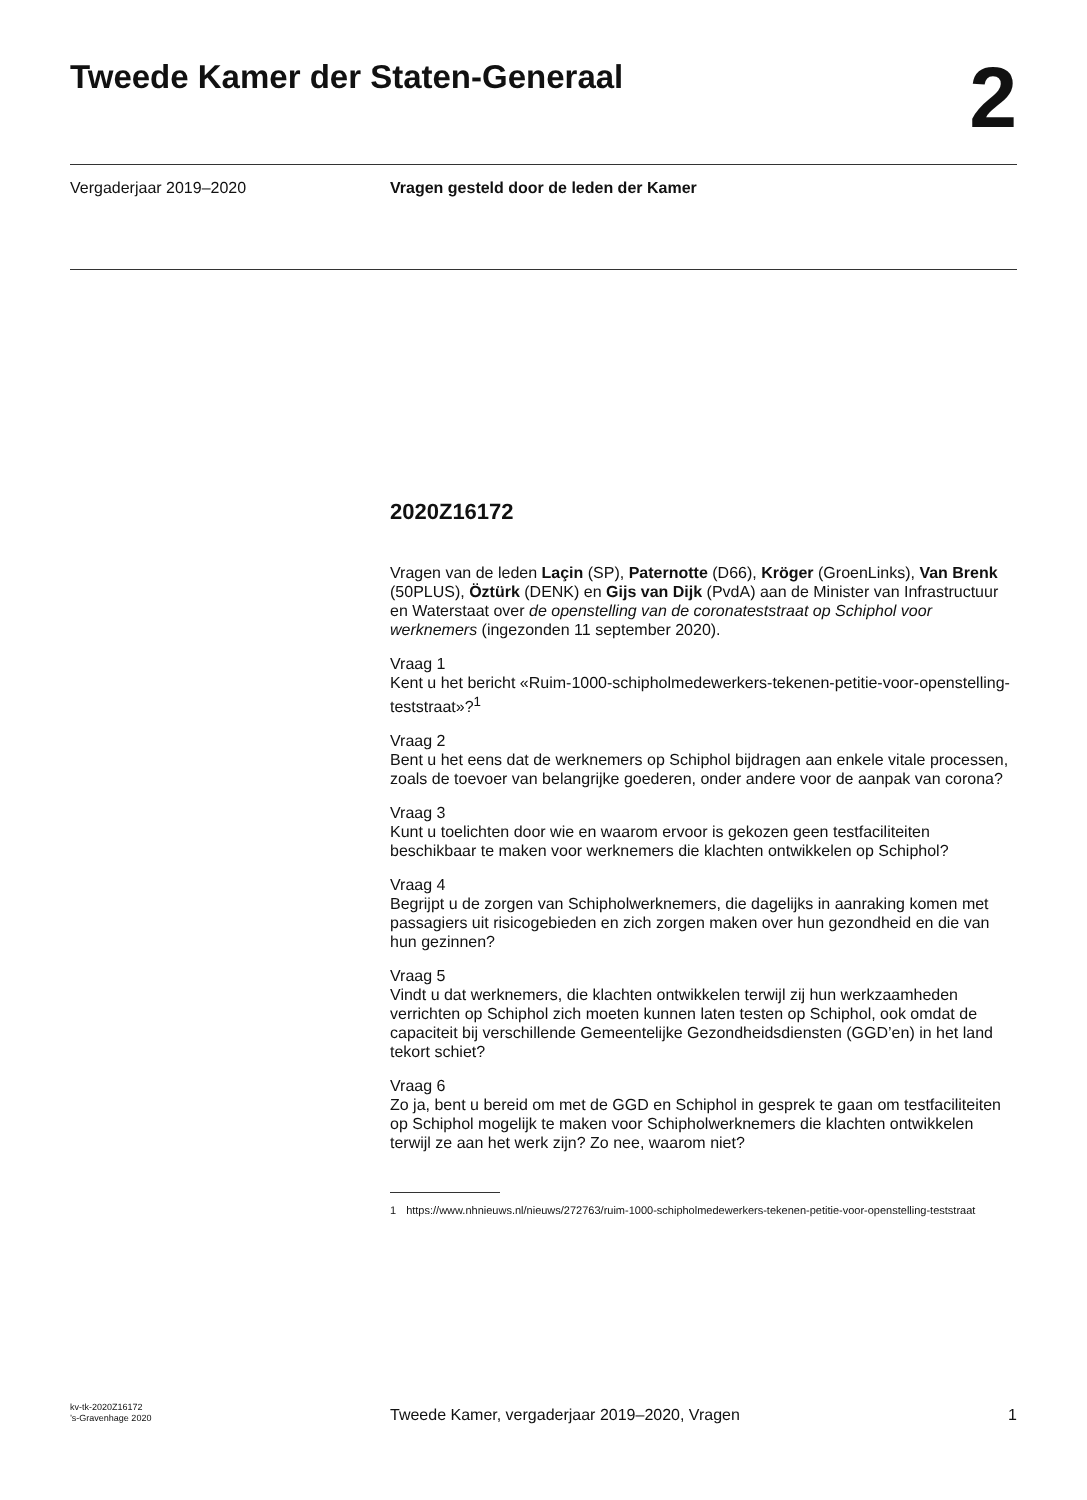Tweede Kamer der Staten-Generaal
2
Vergaderjaar 2019–2020 Vragen gesteld door de leden der Kamer
2020Z16172
Vragen van de leden Laçin (SP), Paternotte (D66), Kröger (GroenLinks), Van Brenk (50PLUS), Öztürk (DENK) en Gijs van Dijk (PvdA) aan de Minister van Infrastructuur en Waterstaat over de openstelling van de coronateststraat op Schiphol voor werknemers (ingezonden 11 september 2020).
Vraag 1
Kent u het bericht «Ruim-1000-schipholmedewerkers-tekenen-petitie-voor-openstelling-teststraat»?<sup>1</sup>
Vraag 2
Bent u het eens dat de werknemers op Schiphol bijdragen aan enkele vitale processen, zoals de toevoer van belangrijke goederen, onder andere voor de aanpak van corona?
Vraag 3
Kunt u toelichten door wie en waarom ervoor is gekozen geen testfaciliteiten beschikbaar te maken voor werknemers die klachten ontwikkelen op Schiphol?
Vraag 4
Begrijpt u de zorgen van Schipholwerknemers, die dagelijks in aanraking komen met passagiers uit risicogebieden en zich zorgen maken over hun gezondheid en die van hun gezinnen?
Vraag 5
Vindt u dat werknemers, die klachten ontwikkelen terwijl zij hun werkzaamheden verrichten op Schiphol zich moeten kunnen laten testen op Schiphol, ook omdat de capaciteit bij verschillende Gemeentelijke Gezondheidsdiensten (GGD’en) in het land tekort schiet?
Vraag 6
Zo ja, bent u bereid om met de GGD en Schiphol in gesprek te gaan om testfaciliteiten op Schiphol mogelijk te maken voor Schipholwerknemers die klachten ontwikkelen terwijl ze aan het werk zijn? Zo nee, waarom niet?
1 https://www.nhnieuws.nl/nieuws/272763/ruim-1000-schipholmedewerkers-tekenen-petitie-voor-openstelling-teststraat
kv-tk-2020Z16172
’s-Gravenhage 2020
Tweede Kamer, vergaderjaar 2019–2020, Vragen
1